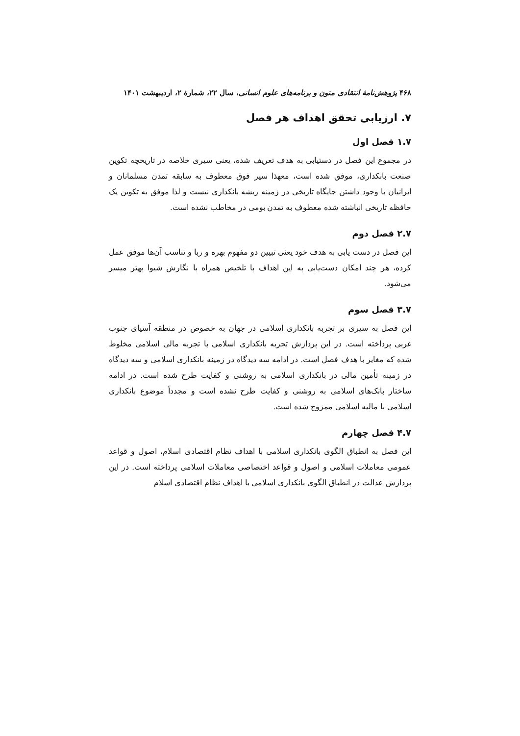۴۶۸ پژوهش‌نامهٔ انتقادی متون و برنامه‌های علوم انسانی، سال ۲۲، شمارهٔ ۲، اردیبهشت ۱۴۰۱
۷. ارزیابی تحقق اهداف هر فصل
۱.۷ فصل اول
در مجموع این فصل در دستیابی به هدف تعریف شده، یعنی سیری خلاصه در تاریخچه تکوین صنعت بانکداری، موفق شده است، معهذا سیر فوق معطوف به سابقه تمدن مسلمانان و ایرانیان با وجود داشتن جایگاه تاریخی در زمینه ریشه بانکداری نیست و لذا موفق به تکوین یک حافظه تاریخی انباشته شده معطوف به تمدن بومی در مخاطب نشده است.
۲.۷ فصل دوم
این فصل در دست یابی به هدف خود یعنی تبیین دو مفهوم بهره و ربا و تناسب آن‌ها موفق عمل کرده، هر چند امکان دست‌یابی به این اهداف با تلخیص همراه با نگارش شیوا بهتر میسر می‌شود.
۳.۷ فصل سوم
این فصل به سیری بر تجربه بانکداری اسلامی در جهان به خصوص در منطقه آسیای جنوب غربی پرداخته است. در این پردازش تجربه بانکداری اسلامی با تجربه مالی اسلامی مخلوط شده که مغایر با هدف فصل است. در ادامه سه دیدگاه در زمینه بانکداری اسلامی و سه دیدگاه در زمینه تأمین مالی در بانکداری اسلامی به روشنی و کفایت طرح شده است. در ادامه ساختار بانک‌های اسلامی به روشنی و کفایت طرح نشده است و مجدداً موضوع بانکداری اسلامی با مالیه اسلامی ممزوج شده است.
۴.۷ فصل چهارم
این فصل به انطباق الگوی بانکداری اسلامی با اهداف نظام اقتصادی اسلام، اصول و قواعد عمومی معاملات اسلامی و اصول و قواعد اختصاصی معاملات اسلامی پرداخته است. در این پردازش عدالت در انطباق الگوی بانکداری اسلامی با اهداف نظام اقتصادی اسلام